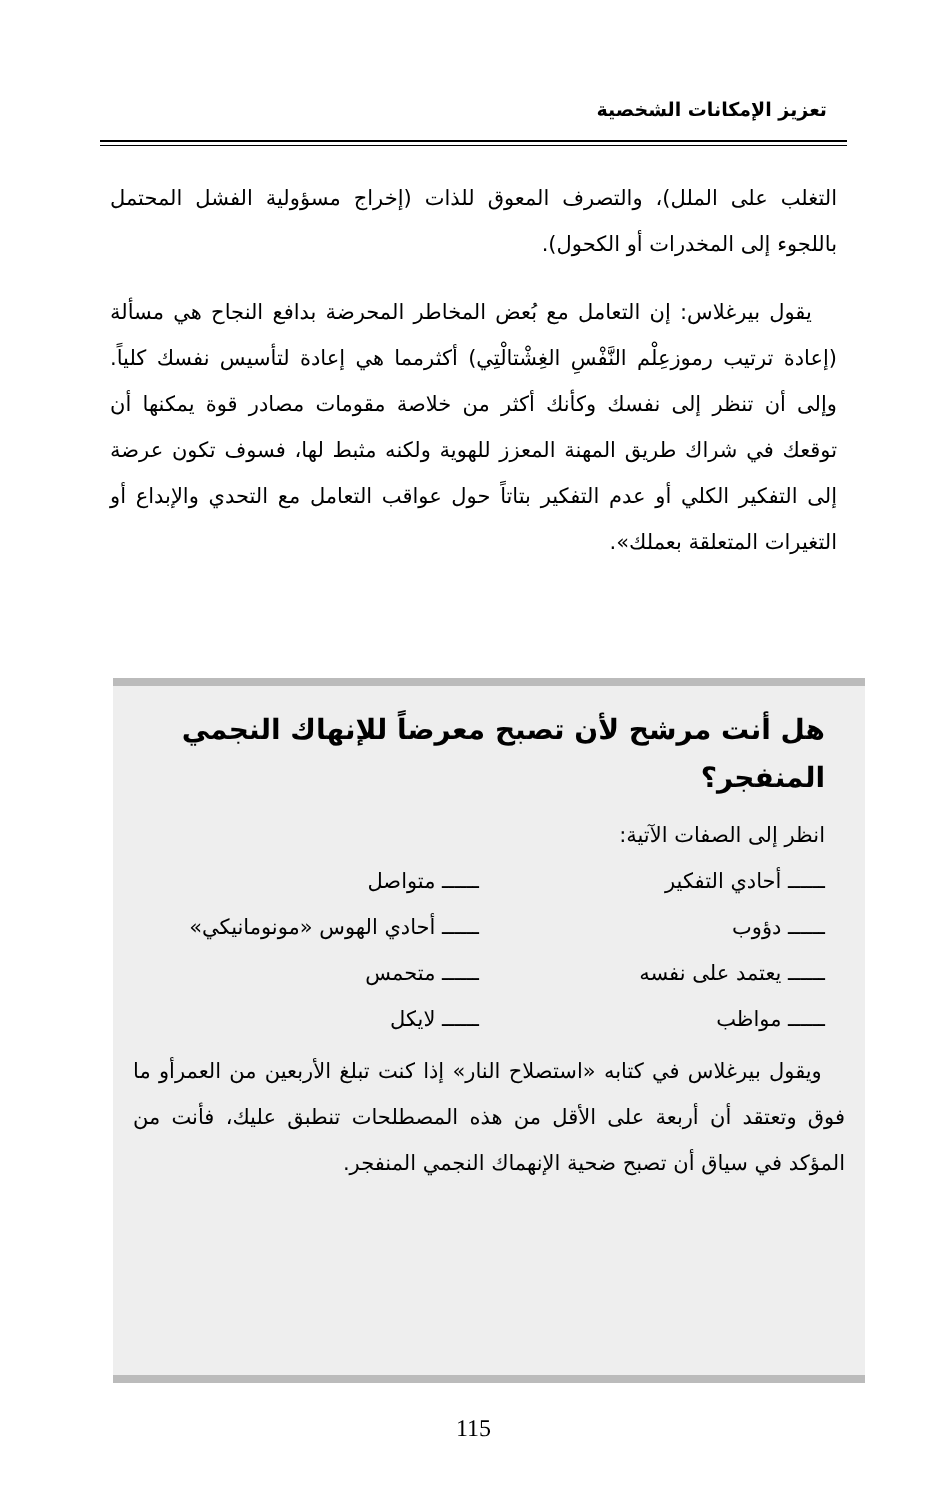تعزيز الإمكانات الشخصية
التغلب على الملل)، والتصرف المعوق للذات (إخراج مسؤولية الفشل المحتمل باللجوء إلى المخدرات أو الكحول).
يقول بيرغلاس: إن التعامل مع بُعض المخاطر المحرضة بدافع النجاح هي مسألة (إعادة ترتيب رموزعِلْم النَّفْسِ الغِشْتالْتِي) أكثرمما هي إعادة لتأسيس نفسك كلياً. وإلى أن تنظر إلى نفسك وكأنك أكثر من خلاصة مقومات مصادر قوة يمكنها أن توقعك في شراك طريق المهنة المعزز للهوية ولكنه مثبط لها، فسوف تكون عرضة إلى التفكير الكلي أو عدم التفكير بتاتاً حول عواقب التعامل مع التحدي والإبداع أو التغيرات المتعلقة بعملك».
هل أنت مرشح لأن تصبح معرضاً للإنهاك النجمي المنفجر؟
انظر إلى الصفات الآتية:
ــــــ أحادي التفكير
ــــــ متواصل
ــــــ دؤوب
ــــــ أحادي الهوس «مونومانيكي»
ــــــ يعتمد على نفسه
ــــــ متحمس
ــــــ مواظب
ــــــ لايكل
ويقول بيرغلاس في كتابه «استصلاح النار» إذا كنت تبلغ الأربعين من العمرأو ما فوق وتعتقد أن أربعة على الأقل من هذه المصطلحات تنطبق عليك، فأنت من المؤكد في سياق أن تصبح ضحية الإنهماك النجمي المنفجر.
115